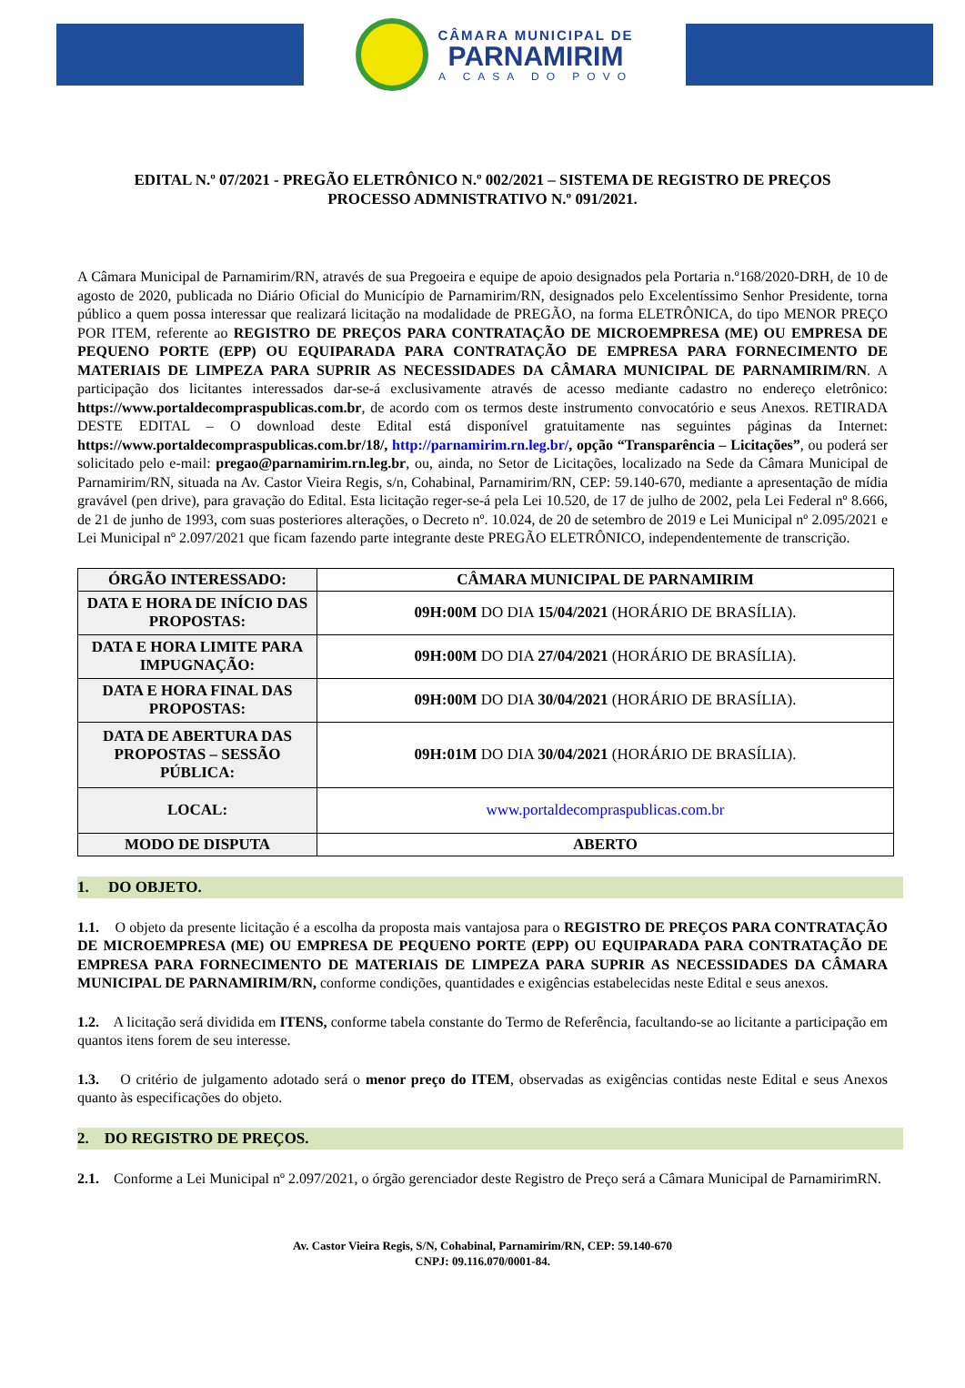CÂMARA MUNICIPAL DE
PARNAMIRIM
A CASA DO POVO
EDITAL N.º 07/2021 - PREGÃO ELETRÔNICO N.º 002/2021 – SISTEMA DE REGISTRO DE PREÇOS
PROCESSO ADMNISTRATIVO N.º 091/2021.
A Câmara Municipal de Parnamirim/RN, através de sua Pregoeira e equipe de apoio designados pela Portaria n.º168/2020-DRH, de 10 de agosto de 2020, publicada no Diário Oficial do Município de Parnamirim/RN, designados pelo Excelentíssimo Senhor Presidente, torna público a quem possa interessar que realizará licitação na modalidade de PREGÃO, na forma ELETRÔNICA, do tipo MENOR PREÇO POR ITEM, referente ao REGISTRO DE PREÇOS PARA CONTRATAÇÃO DE MICROEMPRESA (ME) OU EMPRESA DE PEQUENO PORTE (EPP) OU EQUIPARADA PARA CONTRATAÇÃO DE EMPRESA PARA FORNECIMENTO DE MATERIAIS DE LIMPEZA PARA SUPRIR AS NECESSIDADES DA CÂMARA MUNICIPAL DE PARNAMIRIM/RN. A participação dos licitantes interessados dar-se-á exclusivamente através de acesso mediante cadastro no endereço eletrônico: https://www.portaldecompraspublicas.com.br, de acordo com os termos deste instrumento convocatório e seus Anexos. RETIRADA DESTE EDITAL – O download deste Edital está disponível gratuitamente nas seguintes páginas da Internet: https://www.portaldecompraspublicas.com.br/18/, http://parnamirim.rn.leg.br/, opção “Transparência – Licitações”, ou poderá ser solicitado pelo e-mail: pregao@parnamirim.rn.leg.br, ou, ainda, no Setor de Licitações, localizado na Sede da Câmara Municipal de Parnamirim/RN, situada na Av. Castor Vieira Regis, s/n, Cohabinal, Parnamirim/RN, CEP: 59.140-670, mediante a apresentação de mídia gravável (pen drive), para gravação do Edital. Esta licitação reger-se-á pela Lei 10.520, de 17 de julho de 2002, pela Lei Federal nº 8.666, de 21 de junho de 1993, com suas posteriores alterações, o Decreto nº. 10.024, de 20 de setembro de 2019 e Lei Municipal nº 2.095/2021 e Lei Municipal nº 2.097/2021 que ficam fazendo parte integrante deste PREGÃO ELETRÔNICO, independentemente de transcrição.
| ÓRGÃO INTERESSADO: | CÂMARA MUNICIPAL DE PARNAMIRIM |
| DATA E HORA DE INÍCIO DAS PROPOSTAS: | 09H:00M DO DIA 15/04/2021 (HORÁRIO DE BRASÍLIA). |
| DATA E HORA LIMITE PARA IMPUGNAÇÃO: | 09H:00M DO DIA 27/04/2021 (HORÁRIO DE BRASÍLIA). |
| DATA E HORA FINAL DAS PROPOSTAS: | 09H:00M DO DIA 30/04/2021 (HORÁRIO DE BRASÍLIA). |
| DATA DE ABERTURA DAS PROPOSTAS – SESSÃO PÚBLICA: | 09H:01M DO DIA 30/04/2021 (HORÁRIO DE BRASÍLIA). |
| LOCAL: | www.portaldecompraspublicas.com.br |
| MODO DE DISPUTA | ABERTO |
1. DO OBJETO.
1.1. O objeto da presente licitação é a escolha da proposta mais vantajosa para o REGISTRO DE PREÇOS PARA CONTRATAÇÃO DE MICROEMPRESA (ME) OU EMPRESA DE PEQUENO PORTE (EPP) OU EQUIPARADA PARA CONTRATAÇÃO DE EMPRESA PARA FORNECIMENTO DE MATERIAIS DE LIMPEZA PARA SUPRIR AS NECESSIDADES DA CÂMARA MUNICIPAL DE PARNAMIRIM/RN, conforme condições, quantidades e exigências estabelecidas neste Edital e seus anexos.
1.2. A licitação será dividida em ITENS, conforme tabela constante do Termo de Referência, facultando-se ao licitante a participação em quantos itens forem de seu interesse.
1.3. O critério de julgamento adotado será o menor preço do ITEM, observadas as exigências contidas neste Edital e seus Anexos quanto às especificações do objeto.
2. DO REGISTRO DE PREÇOS.
2.1. Conforme a Lei Municipal nº 2.097/2021, o órgão gerenciador deste Registro de Preço será a Câmara Municipal de ParnamirimRN.
Av. Castor Vieira Regis, S/N, Cohabinal, Parnamirim/RN, CEP: 59.140-670
CNPJ: 09.116.070/0001-84.